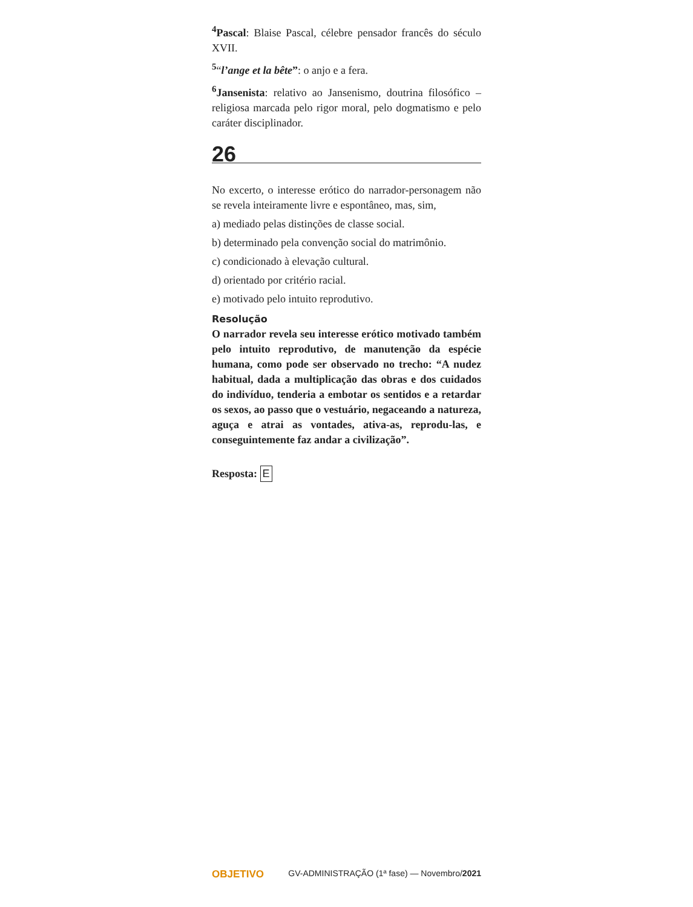<sup>4</sup> Pascal: Blaise Pascal, célebre pensador francês do século XVII.
<sup>5</sup> “l’ange et la bête”: o anjo e a fera.
<sup>6</sup> Jansenista: relativo ao Jansenismo, doutrina filosófico – religiosa marcada pelo rigor moral, pelo dogmatismo e pelo caráter disciplinador.
26
No excerto, o interesse erótico do narrador-personagem não se revela inteiramente livre e espontâneo, mas, sim,
a) mediado pelas distinções de classe social.
b) determinado pela convenção social do matrimônio.
c) condicionado à elevação cultural.
d) orientado por critério racial.
e) motivado pelo intuito reprodutivo.
Resolução
O narrador revela seu interesse erótico motivado também pelo intuito reprodutivo, de manutenção da espécie humana, como pode ser observado no trecho: “A nudez habitual, dada a multiplicação das obras e dos cuidados do indivíduo, tenderia a embotar os sentidos e a retardar os sexos, ao passo que o vestuário, negaceando a natureza, aguça e atrai as vontades, ativa-as, reprodu-las, e conseguintemente faz andar a civilização”.
Resposta: E
OBJETIVO GV-ADMINISTRAÇÃO (1ª fase) — Novembro/2021